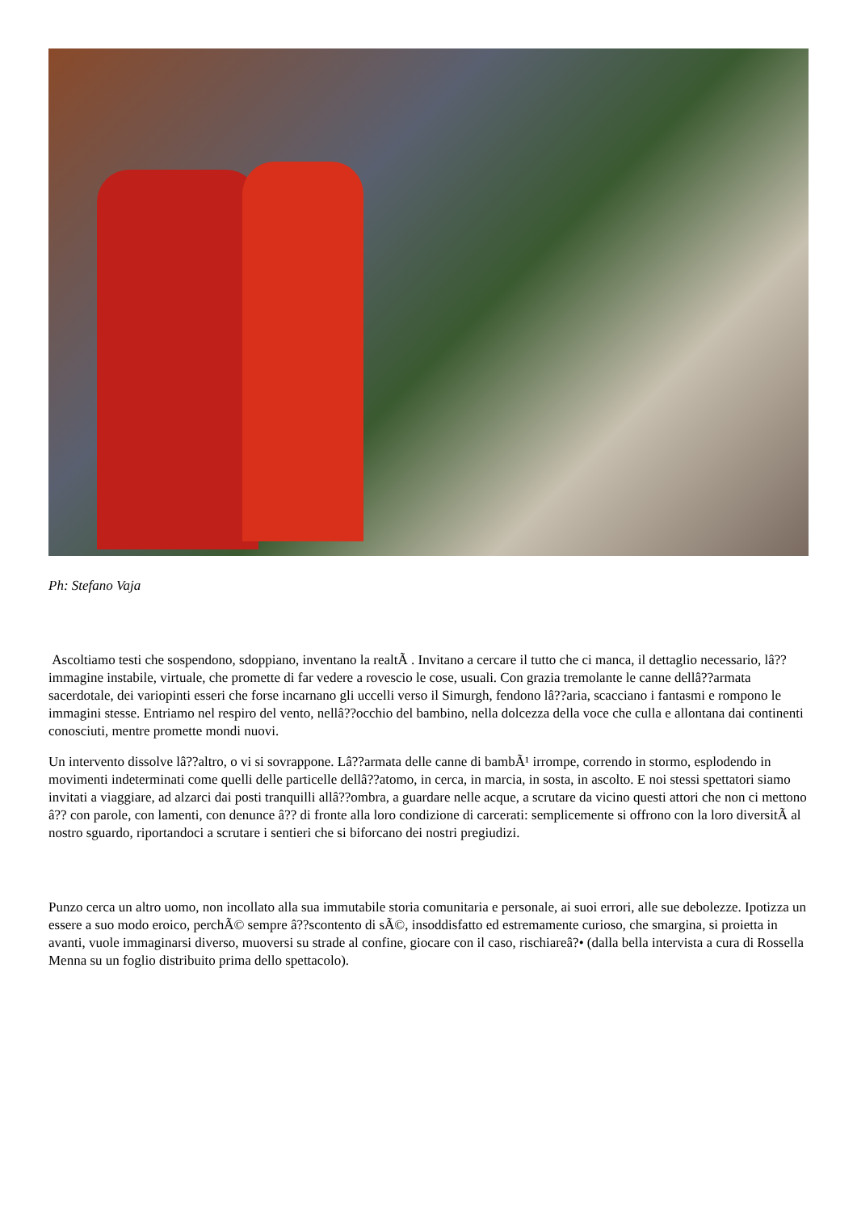Ph: Stefano Vaja
Ascoltiamo testi che sospendono, sdoppiano, inventano la realtÃ . Invitano a cercare il tutto che ci manca, il dettaglio necessario, lâ??immagine instabile, virtuale, che promette di far vedere a rovescio le cose, usuali. Con grazia tremolante le canne dellâ??armata sacerdotale, dei variopinti esseri che forse incarnano gli uccelli verso il Simurgh, fendono lâ??aria, scacciano i fantasmi e rompono le immagini stesse. Entriamo nel respiro del vento, nellâ??occhio del bambino, nella dolcezza della voce che culla e allontana dai continenti conosciuti, mentre promette mondi nuovi.
Un intervento dissolve lâ??altro, o vi si sovrappone. Lâ??armata delle canne di bambÃ¹ irrompe, correndo in stormo, esplodendo in movimenti indeterminati come quelli delle particelle dellâ??atomo, in cerca, in marcia, in sosta, in ascolto. E noi stessi spettatori siamo invitati a viaggiare, ad alzarci dai posti tranquilli allâ??ombra, a guardare nelle acque, a scrutare da vicino questi attori che non ci mettono â?? con parole, con lamenti, con denunce â?? di fronte alla loro condizione di carcerati: semplicemente si offrono con la loro diversitÃ al nostro sguardo, riportandoci a scrutare i sentieri che si biforcano dei nostri pregiudizi.
Punzo cerca un altro uomo, non incollato alla sua immutabile storia comunitaria e personale, ai suoi errori, alle sue debolezze. Ipotizza un essere a suo modo eroico, perchÃ© sempre â??scontento di sÃ©, insoddisfatto ed estremamente curioso, che smargina, si proietta in avanti, vuole immaginarsi diverso, muoversi su strade al confine, giocare con il caso, rischiareâ?• (dalla bella intervista a cura di Rossella Menna su un foglio distribuito prima dello spettacolo).